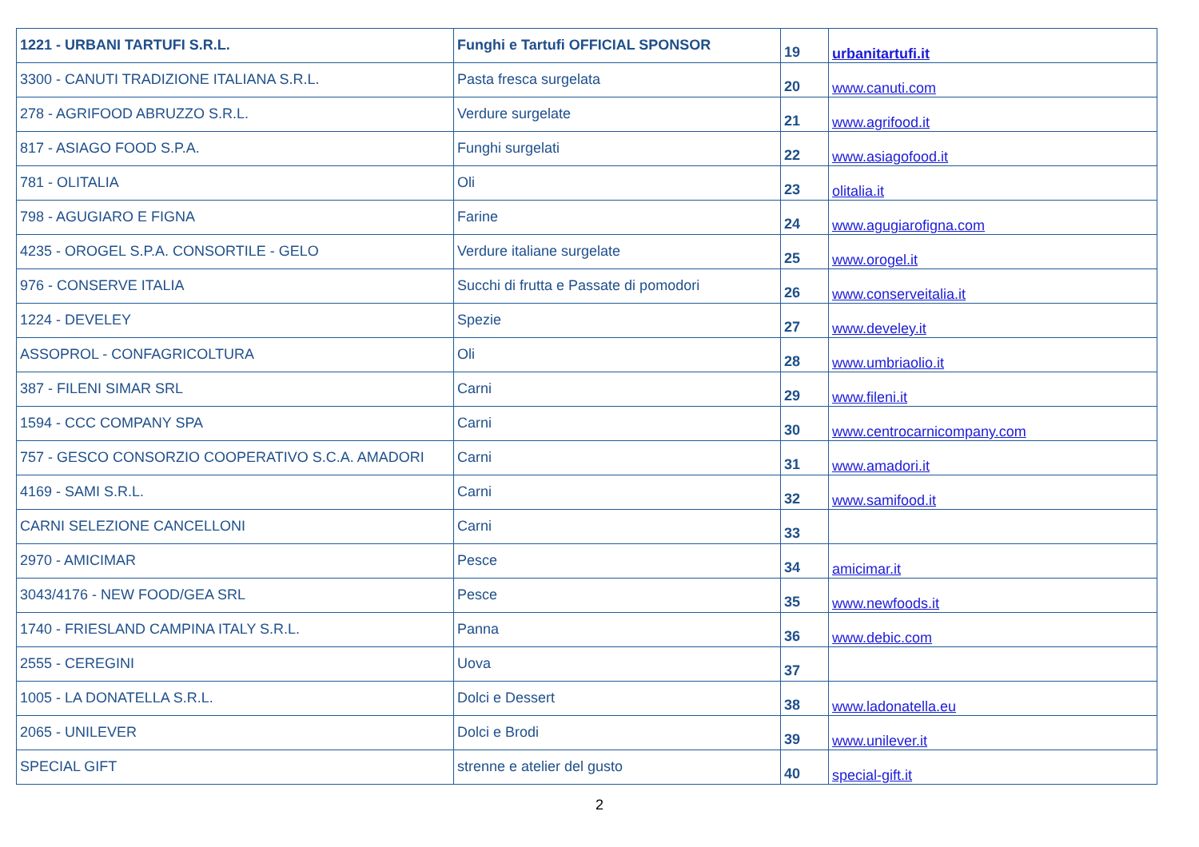| 1221 - URBANI TARTUFI S.R.L. | Funghi e Tartufi OFFICIAL SPONSOR | 19 | urbanitartufi.it |
| 3300 - CANUTI TRADIZIONE ITALIANA S.R.L. | Pasta fresca surgelata | 20 | www.canuti.com |
| 278 - AGRIFOOD ABRUZZO S.R.L. | Verdure surgelate | 21 | www.agrifood.it |
| 817 - ASIAGO FOOD S.P.A. | Funghi surgelati | 22 | www.asiagofood.it |
| 781 - OLITALIA | Oli | 23 | olitalia.it |
| 798 - AGUGIARO E FIGNA | Farine | 24 | www.agugiarofigna.com |
| 4235 - OROGEL S.P.A. CONSORTILE - GELO | Verdure italiane surgelate | 25 | www.orogel.it |
| 976 - CONSERVE ITALIA | Succhi di frutta e Passate di pomodori | 26 | www.conserveitalia.it |
| 1224 - DEVELEY | Spezie | 27 | www.develey.it |
| ASSOPROL - CONFAGRICOLTURA | Oli | 28 | www.umbriaolio.it |
| 387 - FILENI SIMAR SRL | Carni | 29 | www.fileni.it |
| 1594 - CCC COMPANY SPA | Carni | 30 | www.centrocarnicompany.com |
| 757 - GESCO CONSORZIO COOPERATIVO S.C.A. AMADORI | Carni | 31 | www.amadori.it |
| 4169 - SAMI S.R.L. | Carni | 32 | www.samifood.it |
| CARNI SELEZIONE CANCELLONI | Carni | 33 | |
| 2970 - AMICIMAR | Pesce | 34 | amicimar.it |
| 3043/4176 - NEW FOOD/GEA SRL | Pesce | 35 | www.newfoods.it |
| 1740 - FRIESLAND CAMPINA ITALY S.R.L. | Panna | 36 | www.debic.com |
| 2555 - CEREGINI | Uova | 37 | |
| 1005 - LA DONATELLA S.R.L. | Dolci e Dessert | 38 | www.ladonatella.eu |
| 2065 - UNILEVER | Dolci e Brodi | 39 | www.unilever.it |
| SPECIAL GIFT | strenne e atelier del gusto | 40 | special-gift.it |
2